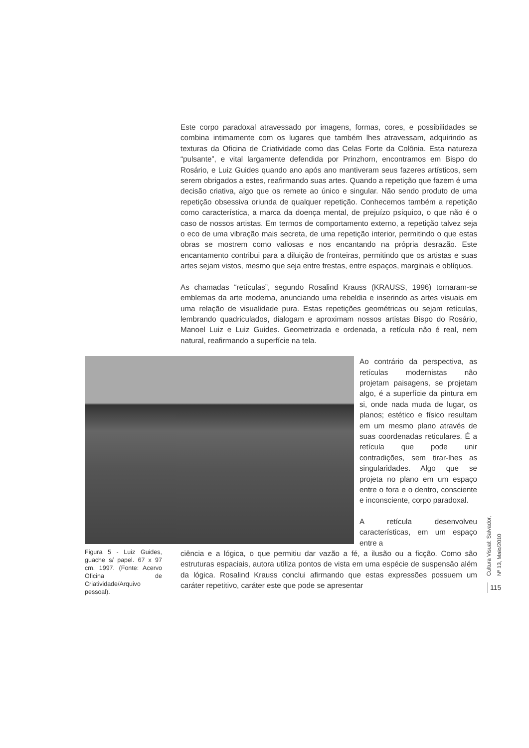Este corpo paradoxal atravessado por imagens, formas, cores, e possibilidades se combina intimamente com os lugares que também lhes atravessam, adquirindo as texturas da Oficina de Criatividade como das Celas Forte da Colônia. Esta natureza “pulsante”, e vital largamente defendida por Prinzhorn, encontramos em Bispo do Rosário, e Luiz Guides quando ano após ano mantiveram seus fazeres artísticos, sem serem obrigados a estes, reafirmando suas artes. Quando a repetição que fazem é uma decisão criativa, algo que os remete ao único e singular. Não sendo produto de uma repetição obsessiva oriunda de qualquer repetição. Conhecemos também a repetição como característica, a marca da doença mental, de prejuízo psíquico, o que não é o caso de nossos artistas. Em termos de comportamento externo, a repetição talvez seja o eco de uma vibração mais secreta, de uma repetição interior, permitindo o que estas obras se mostrem como valiosas e nos encantando na própria desrazão. Este encantamento contribui para a diluição de fronteiras, permitindo que os artistas e suas artes sejam vistos, mesmo que seja entre frestas, entre espaços, marginais e oblíquos.
As chamadas “retículas”, segundo Rosalind Krauss (KRAUSS, 1996) tornaram-se emblemas da arte moderna, anunciando uma rebeldia e inserindo as artes visuais em uma relação de visualidade pura. Estas repetições geométricas ou sejam retículas, lembrando quadriculados, dialogam e aproximam nossos artistas Bispo do Rosário, Manoel Luiz e Luiz Guides. Geometrizada e ordenada, a retícula não é real, nem natural, reafirmando a superfície na tela.
Ao contrário da perspectiva, as retículas modernistas não projetam paisagens, se projetam algo, é a superfície da pintura em si, onde nada muda de lugar, os planos; estético e físico resultam em um mesmo plano através de suas coordenadas reticulares. É a retícula que pode unir contradições, sem tirar-lhes as singularidades. Algo que se projeta no plano em um espaço entre o fora e o dentro, consciente e inconsciente, corpo paradoxal.
A retícula desenvolveu características, em um espaço entre a
Figura 5 - Luiz Guides, guache s/ papel. 67 x 97 cm. 1997. (Fonte: Acervo Oficina de Criatividade/Arquivo pessoal).
ciência e a lógica, o que permitiu dar vazão a fé, a ilusão ou a ficção. Como são estruturas espaciais, autora utiliza pontos de vista em uma espécie de suspensão além da lógica. Rosalind Krauss conclui afirmando que estas expressões possuem um caráter repetitivo, caráter este que pode se apresentar
Cultura Visual: Salvador, Nº 13, Maio/2010
115